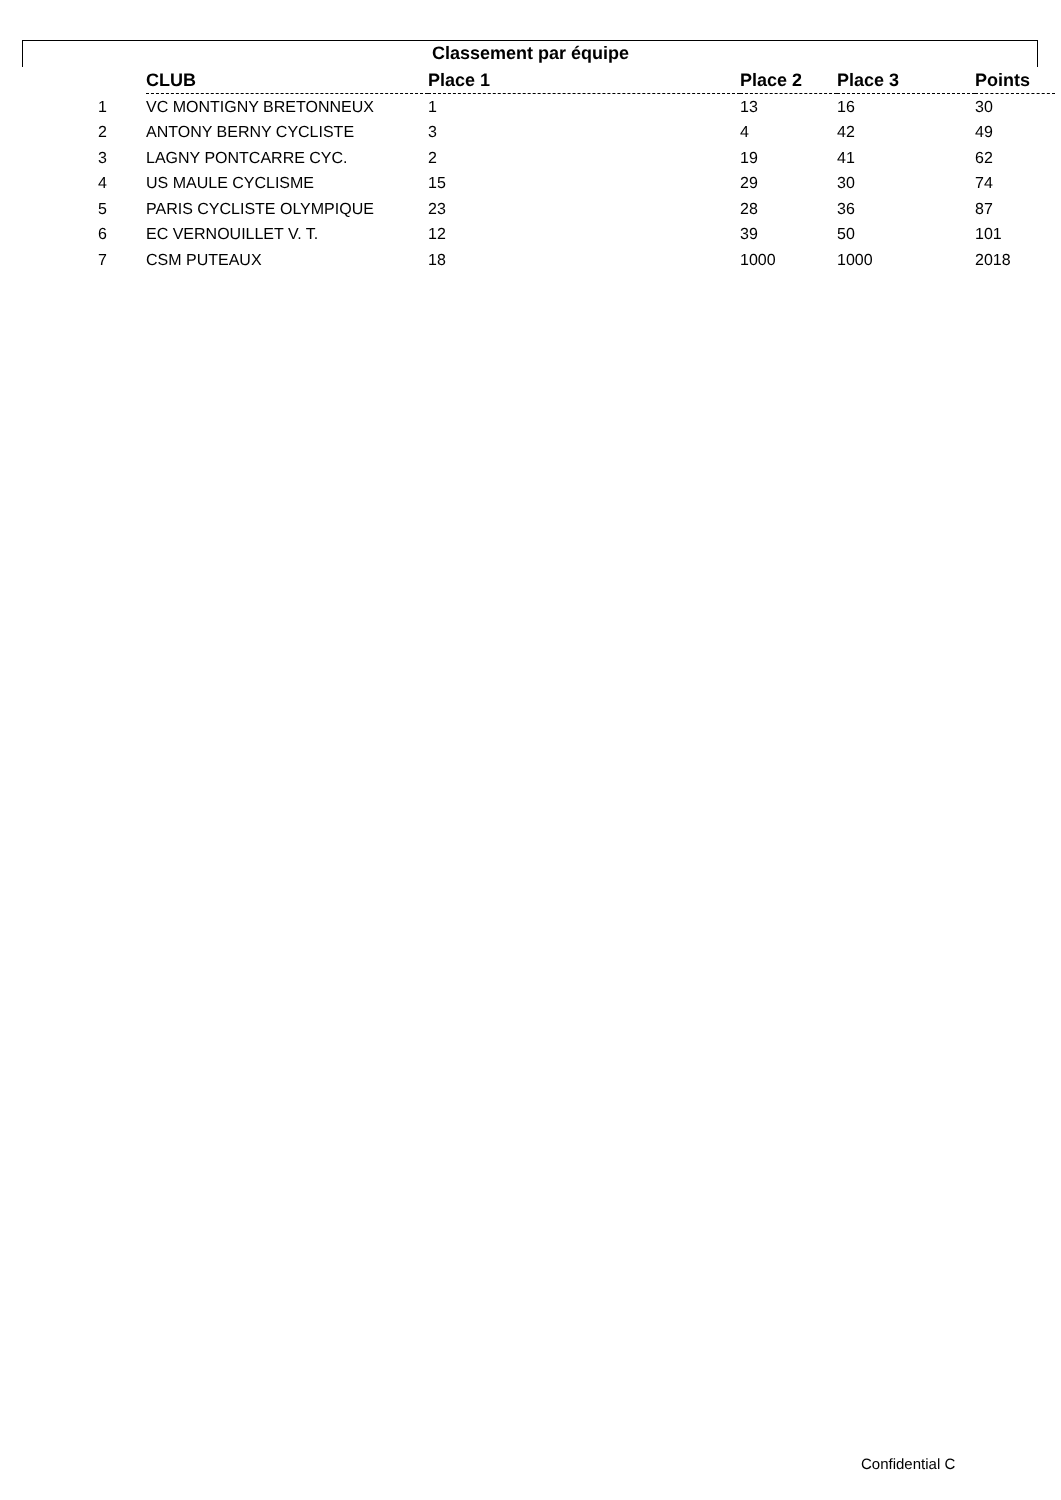Classement par équipe
| | CLUB | Place 1 | Place 2 | Place 3 | Points |
| --- | --- | --- | --- | --- | --- |
| 1 | VC MONTIGNY BRETONNEUX | 1 | 13 | 16 | 30 |
| 2 | ANTONY BERNY CYCLISTE | 3 | 4 | 42 | 49 |
| 3 | LAGNY PONTCARRE CYC. | 2 | 19 | 41 | 62 |
| 4 | US MAULE CYCLISME | 15 | 29 | 30 | 74 |
| 5 | PARIS CYCLISTE OLYMPIQUE | 23 | 28 | 36 | 87 |
| 6 | EC VERNOUILLET V. T. | 12 | 39 | 50 | 101 |
| 7 | CSM PUTEAUX | 18 | 1000 | 1000 | 2018 |
Confidential C